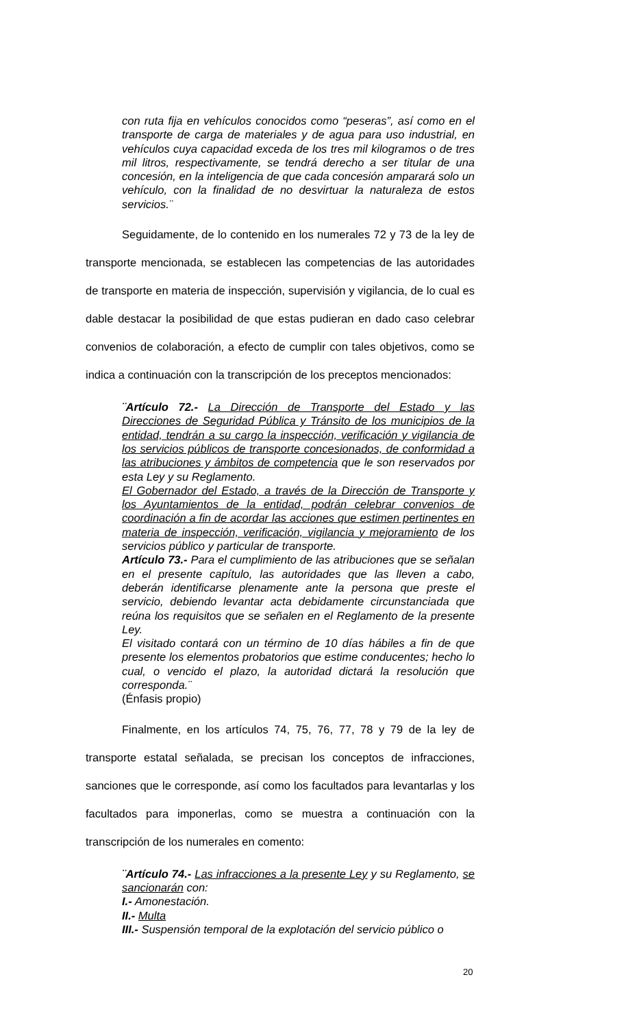con ruta fija en vehículos conocidos como “peseras”, así como en el transporte de carga de materiales y de agua para uso industrial, en vehículos cuya capacidad exceda de los tres mil kilogramos o de tres mil litros, respectivamente, se tendrá derecho a ser titular de una concesión, en la inteligencia de que cada concesión amparará solo un vehículo, con la finalidad de no desvirtuar la naturaleza de estos servicios.¨
Seguidamente, de lo contenido en los numerales 72 y 73 de la ley de transporte mencionada, se establecen las competencias de las autoridades de transporte en materia de inspección, supervisión y vigilancia, de lo cual es dable destacar la posibilidad de que estas pudieran en dado caso celebrar convenios de colaboración, a efecto de cumplir con tales objetivos, como se indica a continuación con la transcripción de los preceptos mencionados:
¨Artículo 72.- La Dirección de Transporte del Estado y las Direcciones de Seguridad Pública y Tránsito de los municipios de la entidad, tendrán a su cargo la inspección, verificación y vigilancia de los servicios públicos de transporte concesionados, de conformidad a las atribuciones y ámbitos de competencia que le son reservados por esta Ley y su Reglamento.
El Gobernador del Estado, a través de la Dirección de Transporte y los Ayuntamientos de la entidad, podrán celebrar convenios de coordinación a fin de acordar las acciones que estimen pertinentes en materia de inspección, verificación, vigilancia y mejoramiento de los servicios público y particular de transporte.
Artículo 73.- Para el cumplimiento de las atribuciones que se señalan en el presente capítulo, las autoridades que las lleven a cabo, deberán identificarse plenamente ante la persona que preste el servicio, debiendo levantar acta debidamente circunstanciada que reúna los requisitos que se señalen en el Reglamento de la presente Ley.
El visitado contará con un término de 10 días hábiles a fin de que presente los elementos probatorios que estime conducentes; hecho lo cual, o vencido el plazo, la autoridad dictará la resolución que corresponda.¨
(Énfasis propio)
Finalmente, en los artículos 74, 75, 76, 77, 78 y 79 de la ley de transporte estatal señalada, se precisan los conceptos de infracciones, sanciones que le corresponde, así como los facultados para levantarlas y los facultados para imponerlas, como se muestra a continuación con la transcripción de los numerales en comento:
¨Artículo 74.- Las infracciones a la presente Ley y su Reglamento, se sancionarán con:
I.- Amonestación.
II.- Multa
III.- Suspensión temporal de la explotación del servicio público o
20